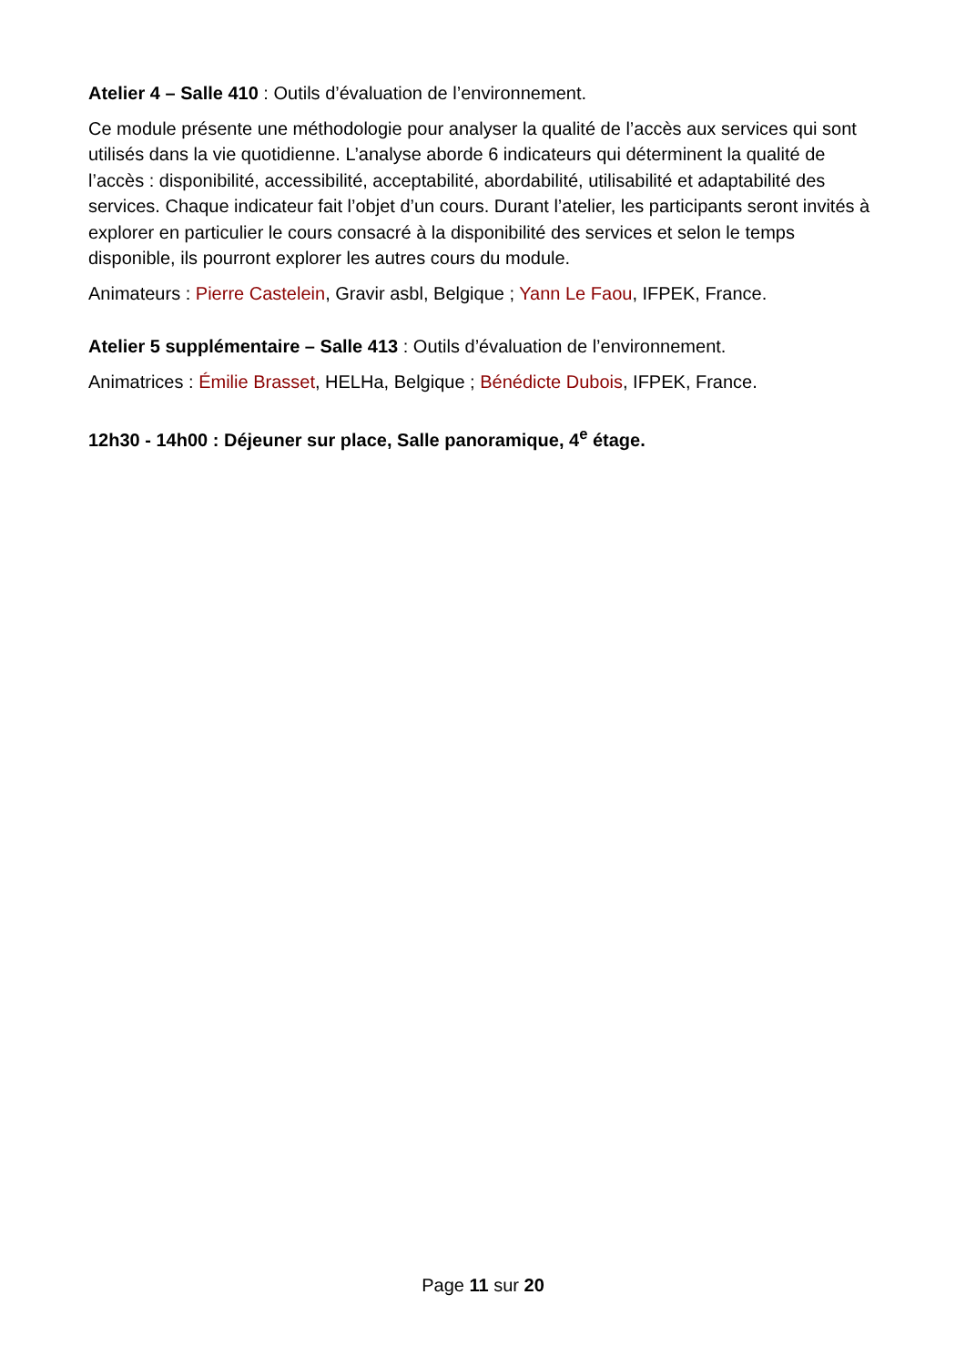Atelier 4 – Salle 410 : Outils d’évaluation de l’environnement.
Ce module présente une méthodologie pour analyser la qualité de l’accès aux services qui sont utilisés dans la vie quotidienne. L’analyse aborde 6 indicateurs qui déterminent la qualité de l’accès : disponibilité, accessibilité, acceptabilité, abordabilité, utilisabilité et adaptabilité des services. Chaque indicateur fait l’objet d’un cours. Durant l’atelier, les participants seront invités à explorer en particulier le cours consacré à la disponibilité des services et selon le temps disponible, ils pourront explorer les autres cours du module.
Animateurs : Pierre Castelein, Gravir asbl, Belgique ; Yann Le Faou, IFPEK, France.
Atelier 5 supplémentaire – Salle 413 : Outils d’évaluation de l’environnement.
Animatrices : Émilie Brasset, HELHa, Belgique ; Bénédicte Dubois, IFPEK, France.
12h30 - 14h00 : Déjeuner sur place, Salle panoramique, 4<sup>e</sup> étage.
Page 11 sur 20